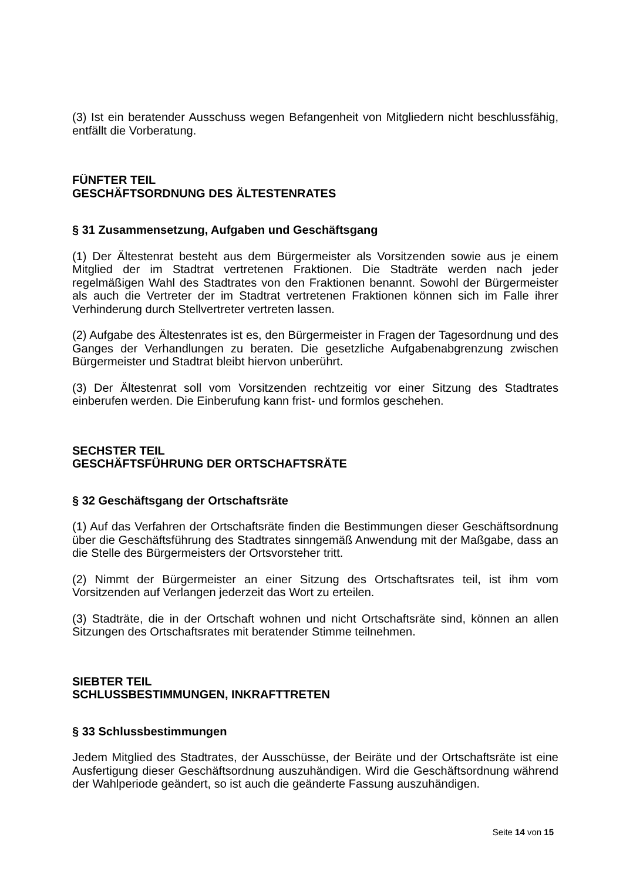(3) Ist ein beratender Ausschuss wegen Befangenheit von Mitgliedern nicht beschlussfähig, entfällt die Vorberatung.
FÜNFTER TEIL
GESCHÄFTSORDNUNG DES ÄLTESTENRATES
§ 31 Zusammensetzung, Aufgaben und Geschäftsgang
(1) Der Ältestenrat besteht aus dem Bürgermeister als Vorsitzenden sowie aus je einem Mitglied der im Stadtrat vertretenen Fraktionen. Die Stadträte werden nach jeder regelmäßigen Wahl des Stadtrates von den Fraktionen benannt. Sowohl der Bürgermeister als auch die Vertreter der im Stadtrat vertretenen Fraktionen können sich im Falle ihrer Verhinderung durch Stellvertreter vertreten lassen.
(2) Aufgabe des Ältestenrates ist es, den Bürgermeister in Fragen der Tagesordnung und des Ganges der Verhandlungen zu beraten. Die gesetzliche Aufgabenabgrenzung zwischen Bürgermeister und Stadtrat bleibt hiervon unberührt.
(3) Der Ältestenrat soll vom Vorsitzenden rechtzeitig vor einer Sitzung des Stadtrates einberufen werden. Die Einberufung kann frist- und formlos geschehen.
SECHSTER TEIL
GESCHÄFTSFÜHRUNG DER ORTSCHAFTSRÄTE
§ 32 Geschäftsgang der Ortschaftsräte
(1) Auf das Verfahren der Ortschaftsräte finden die Bestimmungen dieser Geschäftsordnung über die Geschäftsführung des Stadtrates sinngemäß Anwendung mit der Maßgabe, dass an die Stelle des Bürgermeisters der Ortsvorsteher tritt.
(2) Nimmt der Bürgermeister an einer Sitzung des Ortschaftsrates teil, ist ihm vom Vorsitzenden auf Verlangen jederzeit das Wort zu erteilen.
(3) Stadträte, die in der Ortschaft wohnen und nicht Ortschaftsräte sind, können an allen Sitzungen des Ortschaftsrates mit beratender Stimme teilnehmen.
SIEBTER TEIL
SCHLUSSBESTIMMUNGEN, INKRAFTTRETEN
§ 33 Schlussbestimmungen
Jedem Mitglied des Stadtrates, der Ausschüsse, der Beiräte und der Ortschaftsräte ist eine Ausfertigung dieser Geschäftsordnung auszuhändigen. Wird die Geschäftsordnung während der Wahlperiode geändert, so ist auch die geänderte Fassung auszuhändigen.
Seite 14 von 15